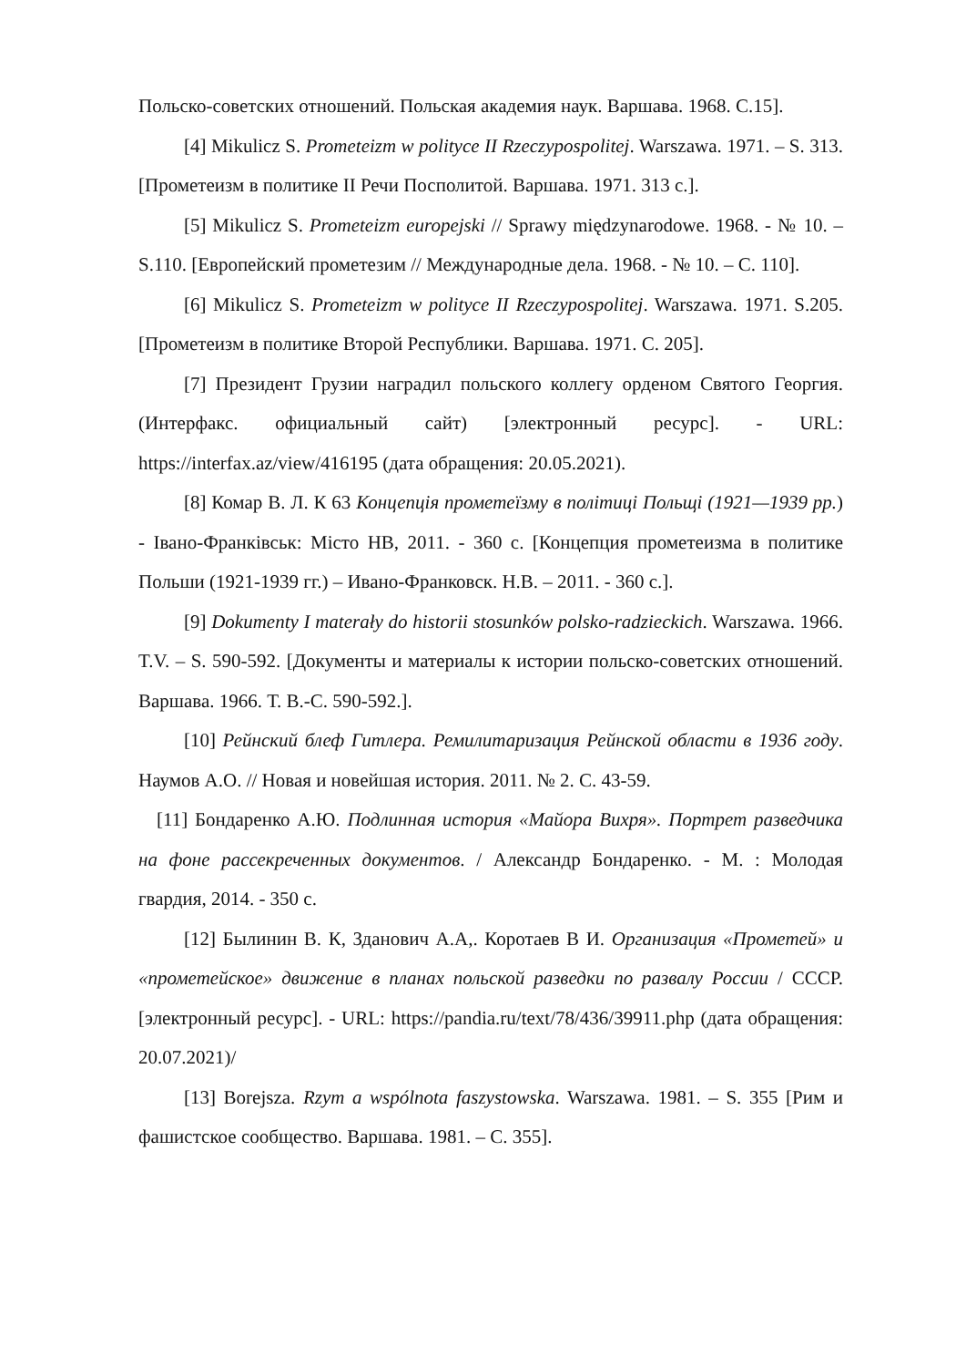Польско-советских отношений. Польская академия наук. Варшава. 1968. С.15].
[4] Mikulicz S. Prometeizm w polityce II Rzeczypospolitej. Warszawa. 1971. – S. 313. [Прометеизм в политике II Речи Посполитой. Варшава. 1971. 313 с.].
[5] Mikulicz S. Prometeizm europejski // Sprawy międzynarodowe. 1968. - № 10. – S.110. [Европейский прометезим // Международные дела. 1968. - № 10. – С. 110].
[6] Mikulicz S. Prometeizm w polityce II Rzeczypospolitej. Warszawa. 1971. S.205. [Прометеизм в политике Второй Республики. Варшава. 1971. С. 205].
[7] Президент Грузии наградил польского коллегу орденом Святого Георгия. (Интерфакс. официальный сайт) [электронный ресурс]. - URL: https://interfax.az/view/416195 (дата обращения: 20.05.2021).
[8] Комар В. Л. К 63 Концепція прометеїзму в політиці Польщі (1921—1939 pp.) - Івано-Франківськ: Місто НВ, 2011. - 360 с. [Концепция прометеизма в политике Польши (1921-1939 гг.) – Ивано-Франковск. Н.В. – 2011. - 360 с.].
[9] Dokumenty I materały do historii stosunków polsko-radzieckich. Warszawa. 1966. T.V. – S. 590-592. [Документы и материалы к истории польско-советских отношений. Варшава. 1966. Т. В.-С. 590-592.].
[10] Рейнский блеф Гитлера. Ремилитаризация Рейнской области в 1936 году. Наумов А.О. // Новая и новейшая история. 2011. № 2. С. 43-59.
[11] Бондаренко А.Ю. Подлинная история «Майора Вихря». Портрет разведчика на фоне рассекреченных документов. / Александр Бондаренко. - М. : Молодая гвардия, 2014. - 350 с.
[12] Былинин В. К, Зданович А.А,. Коротаев В И. Организация «Прометей» и «прометейское» движение в планах польской разведки по развалу России / СССР. [электронный ресурс]. - URL: https://pandia.ru/text/78/436/39911.php (дата обращения: 20.07.2021)/
[13] Borejsza. Rzym a wspólnota faszystowska. Warszawa. 1981. – S. 355 [Рим и фашистское сообщество. Варшава. 1981. – С. 355].